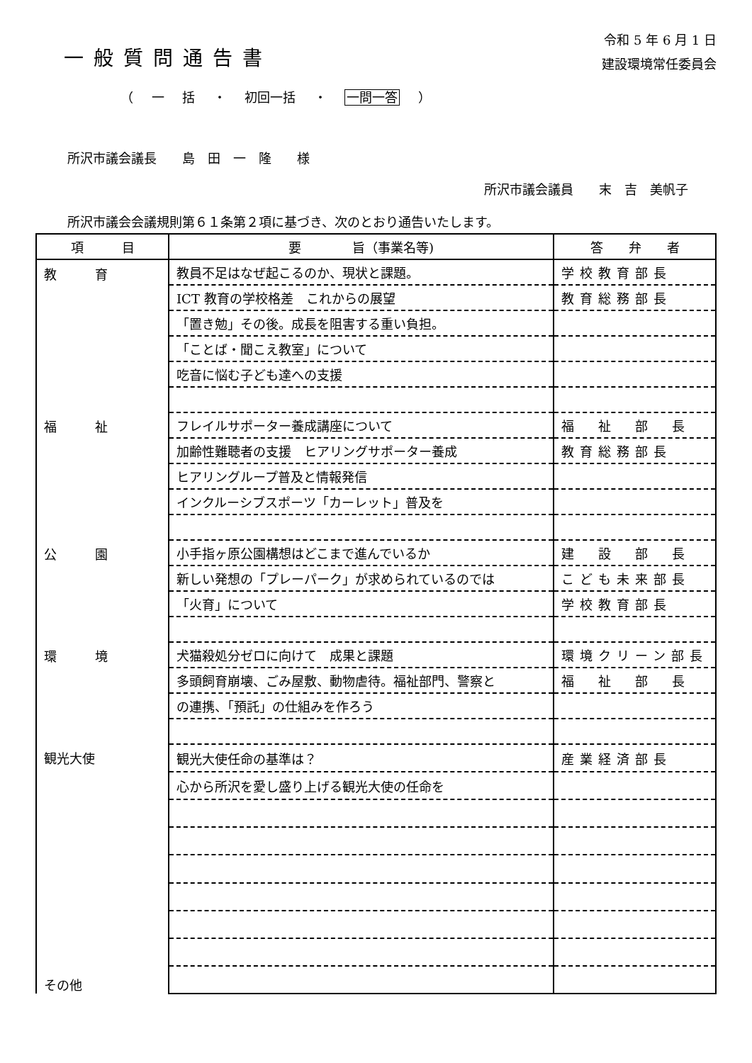一般質問通告書
令和 5 年 6 月 1 日
建設環境常任委員会
（ 一 括 ・ 初回一括 ・ 一問一答 ）
所沢市議会議長　　島　田　一　隆　　様
所沢市議会議員　　末　吉　美帆子
所沢市議会会議規則第６１条第２項に基づき、次のとおり通告いたします。
| 項 目 | 要 旨（事業名等) | 答 弁 者 |
| --- | --- | --- |
| 教 育 | 教員不足はなぜ起こるのか、現状と課題。 | 学校教育部長 |
| | ICT 教育の学校格差 これからの展望 | 教育総務部長 |
| | 「置き勉」その後。成長を阻害する重い負担。 | |
| | 「ことば・聞こえ教室」について | |
| | 吃音に悩む子ども達への支援 | |
| 福 祉 | フレイルサポーター養成講座について | 福 祉 部 長 |
| | 加齢性難聴者の支援 ヒアリングサポーター養成 | 教育総務部長 |
| | ヒアリングループ普及と情報発信 | |
| | インクルーシブスポーツ「カーレット」普及を | |
| 公 園 | 小手指ヶ原公園構想はどこまで進んでいるか | 建 設 部 長 |
| | 新しい発想の「プレーパーク」が求められているのでは | こども未来部長 |
| | 「火育」について | 学校教育部長 |
| 環 境 | 犬猫殺処分ゼロに向けて 成果と課題 | 環境クリーン部長 |
| | 多頭飼育崩壊、ごみ屋敷、動物虐待。福祉部門、警察と | 福 祉 部 長 |
| | の連携、「預託」の仕組みを作ろう | |
| 観光大使 その他 | 観光大使任命の基準は？ | 産業経済部長 |
| | 心から所沢を愛し盛り上げる観光大使の任命を | |